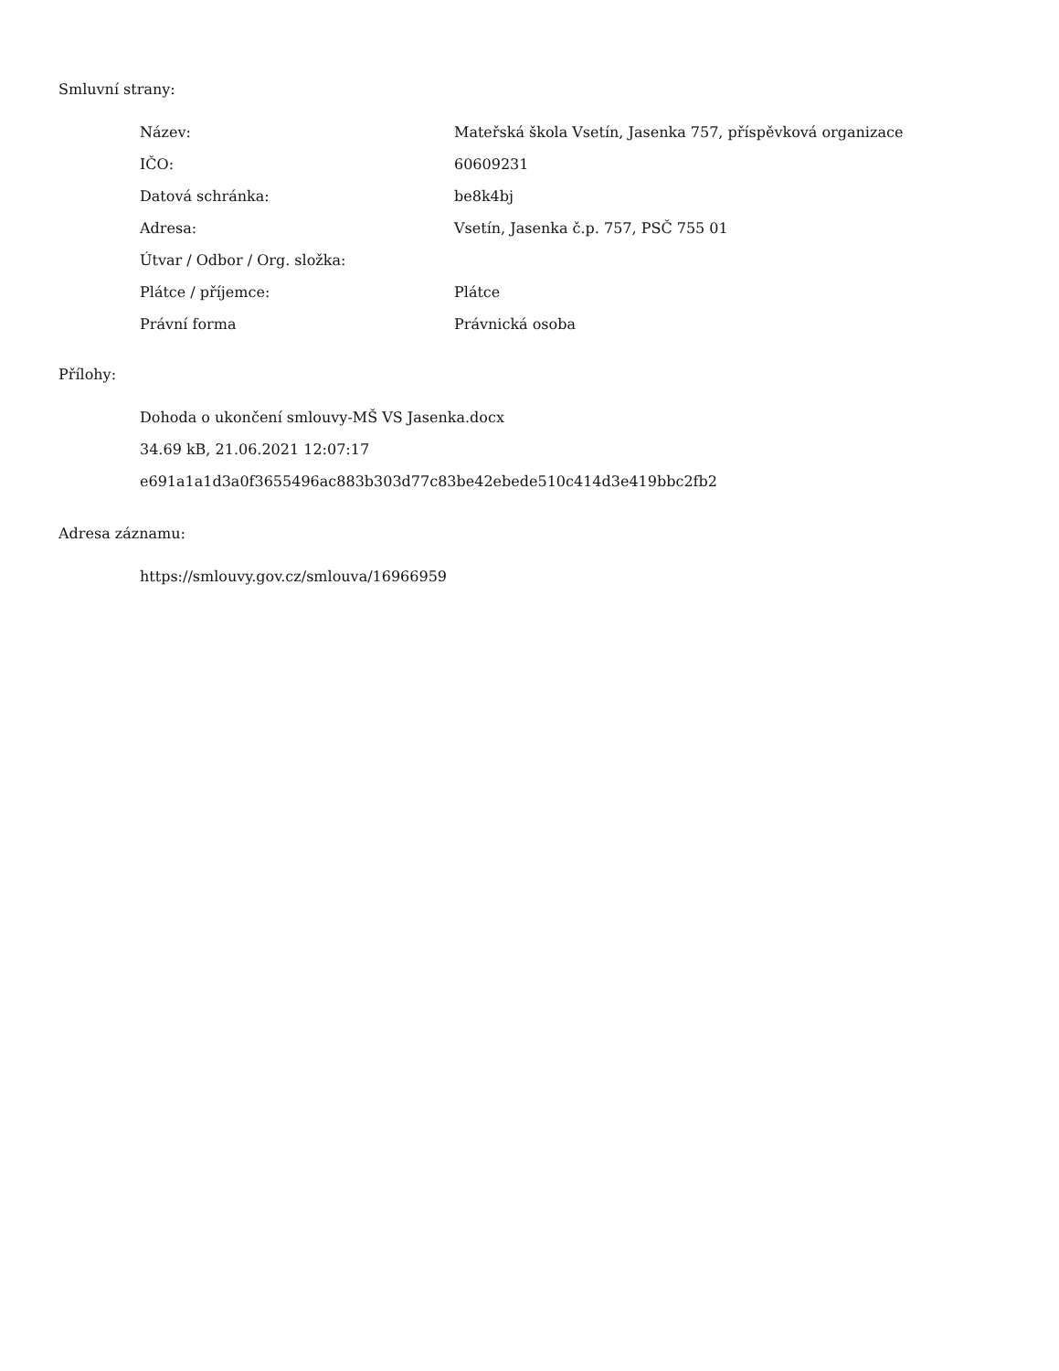Smluvní strany:
| Název: | Mateřská škola Vsetín, Jasenka 757, příspěvková organizace |
| IČO: | 60609231 |
| Datová schránka: | be8k4bj |
| Adresa: | Vsetín, Jasenka č.p. 757, PSČ 755 01 |
| Útvar / Odbor / Org. složka: | |
| Plátce / příjemce: | Plátce |
| Právní forma | Právnická osoba |
Přílohy:
Dohoda o ukončení smlouvy-MŠ VS Jasenka.docx
34.69 kB, 21.06.2021 12:07:17
e691a1a1d3a0f3655496ac883b303d77c83be42ebede510c414d3e419bbc2fb2
Adresa záznamu:
https://smlouvy.gov.cz/smlouva/16966959